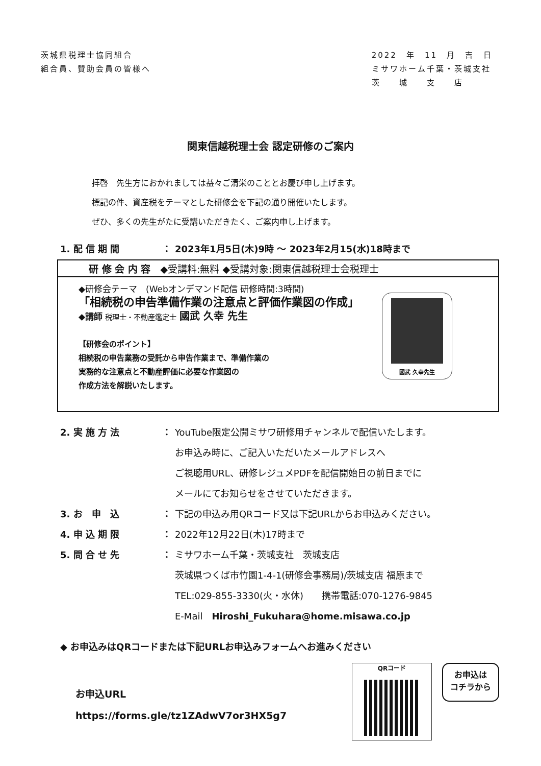茨城県税理士協同組合
組合員、賛助会員の皆様へ
2022　年　11　月　吉　日
ミサワホーム千葉・茨城支社
茨　　城　　支　　店
関東信越税理士会 認定研修のご案内
拝啓　先生方におかれましては益々ご清栄のこととお慶び申し上げます。
標記の件、資産税をテーマとした研修会を下記の通り開催いたします。
ぜひ、多くの先生がたに受講いただきたく、ご案内申し上げます。
1. 配 信 期 間 ： 2023年1月5日(木)9時 ～ 2023年2月15(水)18時まで
研 修 会 内 容　◆受講料:無料 ◆受講対象:関東信越税理士会税理士
◆研修会テーマ　(Webオンデマンド配信 研修時間:3時間)
「相続税の申告準備作業の注意点と評価作業図の作成」
◆講師 税理士・不動産鑑定士 國武 久幸 先生
【研修会のポイント】
相続税の申告業務の受託から申告作業まで、準備作業の
実務的な注意点と不動産評価に必要な作業図の
作成方法を解説いたします。
國武 久幸先生
2. 実 施 方 法 ： YouTube限定公開ミサワ研修用チャンネルで配信いたします。
お申込み時に、ご記入いただいたメールアドレスへ
ご視聴用URL、研修レジュメPDFを配信開始日の前日までに
メールにてお知らせをさせていただきます。
3. お　申　込 ： 下記の申込み用QRコード又は下記URLからお申込みください。
4. 申 込 期 限 ： 2022年12月22日(木)17時まで
5. 問 合 せ 先 ： ミサワホーム千葉・茨城支社　茨城支店
茨城県つくば市竹園1-4-1(研修会事務局)/茨城支店 福原まで
TEL:029-855-3330(火・水休)　　携帯電話:070-1276-9845
E-Mail　Hiroshi_Fukuhara@home.misawa.co.jp
◆ お申込みはQRコードまたは下記URLお申込みフォームへお進みください
お申込URL
https://forms.gle/tz1ZAdwV7or3HX5g7
QRコード
お申込は
コチラから